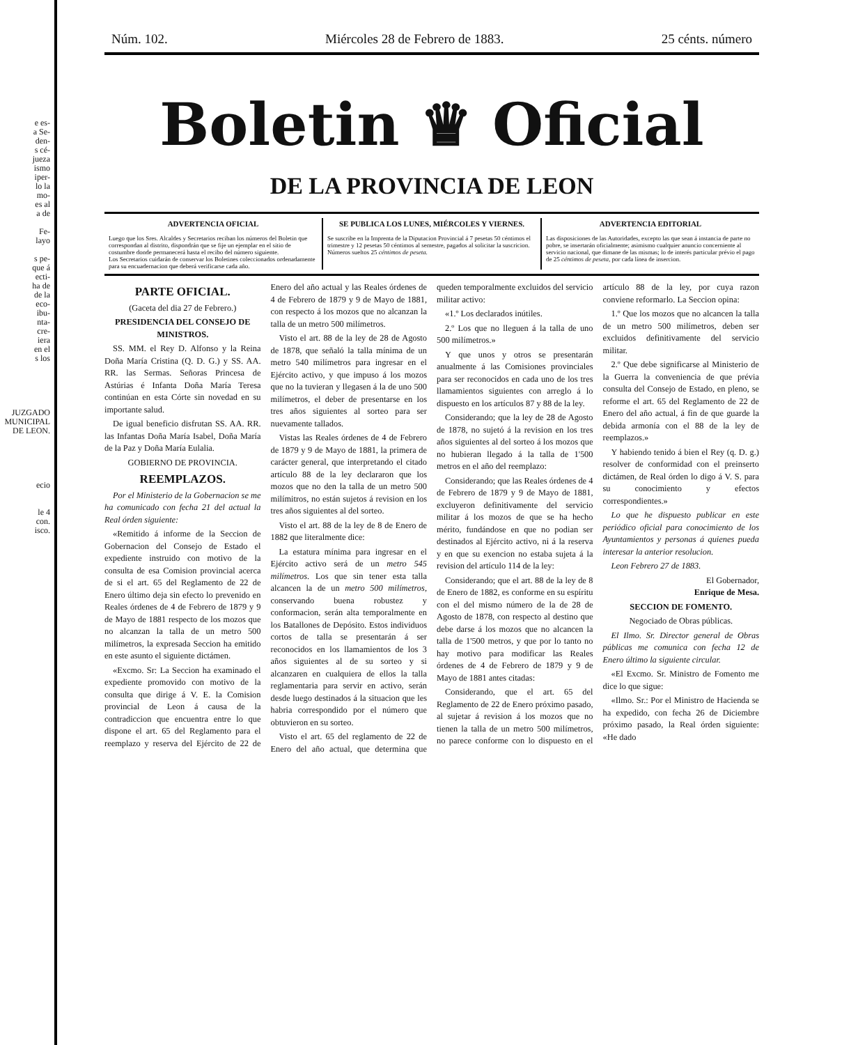e es-
a Se-
den-
s cé-
jueza
ismo
iper-
lo la
mo-
es al
a de
Fe-
layo
s pe-
que á
ecti-
ha de
de la
eco-
ibu-
nta-
cre-
iera
en el
s los
JUZGADO MUNICIPAL DE LEON.
ecio
le 4
con.
isco.
Núm. 102. Miércoles 28 de Febrero de 1883. 25 cénts. número
Boletin ♛ Oficial
DE LA PROVINCIA DE LEON
ADVERTENCIA OFICIAL
Luego que los Sres. Alcaldes y Secretarios reciban los números del Boletin que correspondan al distrito, dispondrán que se fije un ejemplar en el sitio de costumbre donde permanecerá hasta el recibo del número siguiente.
Los Secretarios cuidarán de conservar los Boletines coleccionados ordenadamente para su encuadernacion que deberá verificarse cada año.
SE PUBLICA LOS LUNES, MIÉRCOLES Y VIERNES.
Se suscribe en la Imprenta de la Diputacion Provincial á 7 pesetas 50 céntimos el trimestre y 12 pesetas 50 céntimos al semestre, pagados al solicitar la suscricion.
Números sueltos 25 céntimos de peseta.
ADVERTENCIA EDITORIAL
Las disposiciones de las Autoridades, excepto las que sean á instancia de parte no pobre, se insertarán oficialmente; asimismo cualquier anuncio concerniente al servicio nacional, que dimane de las mismas; lo de interés particular prévio el pago de 25 céntimos de peseta, por cada línea de insercion.
PARTE OFICIAL.
(Gaceta del dia 27 de Febrero.)
PRESIDENCIA DEL CONSEJO DE MINISTROS.
SS. MM. el Rey D. Alfonso y la Reina Doña María Cristina (Q. D. G.) y SS. AA. RR. las Sermas. Señoras Princesa de Astúrias é Infanta Doña María Teresa continúan en esta Córte sin novedad en su importante salud.
De igual beneficio disfrutan SS. AA. RR. las Infantas Doña María Isabel, Doña María de la Paz y Doña María Eulalia.
GOBIERNO DE PROVINCIA.
REEMPLAZOS.
Por el Ministerio de la Gobernacion se me ha comunicado con fecha 21 del actual la Real órden siguiente:
«Remitido á informe de la Seccion de Gobernacion del Consejo de Estado el expediente instruido con motivo de la consulta de esa Comision provincial acerca de si el art. 65 del Reglamento de 22 de Enero último deja sin efecto lo prevenido en Reales órdenes de 4 de Febrero de 1879 y 9 de Mayo de 1881 respecto de los mozos que no alcanzan la talla de un metro 500 milímetros, la expresada Seccion ha emitido en este asunto el siguiente dictámen.
«Excmo. Sr: La Seccion ha examinado el expediente promovido con motivo de la consulta que dirige á V. E. la Comision provincial de Leon á causa de la contradiccion que encuentra entre lo que dispone el art. 65 del Reglamento para el reemplazo y reserva del Ejército de 22 de Enero del año actual y las Reales órdenes de 4 de Febrero de 1879 y 9 de Mayo de 1881, con respecto á los mozos que no alcanzan la talla de un metro 500 milímetros.
Visto el art. 88 de la ley de 28 de Agosto de 1878, que señaló la talla mínima de un metro 540 milímetros para ingresar en el Ejército activo, y que impuso á los mozos que no la tuvieran y llegasen á la de uno 500 milímetros, el deber de presentarse en los tres años siguientes al sorteo para ser nuevamente tallados.
Vistas las Reales órdenes de 4 de Febrero de 1879 y 9 de Mayo de 1881, la primera de carácter general, que interpretando el citado artículo 88 de la ley declararon que los mozos que no den la talla de un metro 500 milímitros, no están sujetos á revision en los tres años siguientes al del sorteo.
Visto el art. 88 de la ley de 8 de Enero de 1882 que literalmente dice:
La estatura mínima para ingresar en el Ejército activo será de un metro 545 milímetros. Los que sin tener esta talla alcancen la de un metro 500 milímetros, conservando buena robustez y conformacion, serán alta temporalmente en los Batallones de Depósito. Estos individuos cortos de talla se presentarán á ser reconocidos en los llamamientos de los 3 años siguientes al de su sorteo y si alcanzaren en cualquiera de ellos la talla reglamentaria para servir en activo, serán desde luego destinados á la situacion que les habria correspondido por el número que obtuvieron en su sorteo.
Visto el art. 65 del reglamento de 22 de Enero del año actual, que determina que queden temporalmente excluidos del servicio militar activo:
«1.º Los declarados inútiles.
2.º Los que no lleguen á la talla de uno 500 milímetros.»
Y que unos y otros se presentarán anualmente á las Comisiones provinciales para ser reconocidos en cada uno de los tres llamamientos siguientes con arreglo á lo dispuesto en los artículos 87 y 88 de la ley.
Considerando; que la ley de 28 de Agosto de 1878, no sujetó á la revision en los tres años siguientes al del sorteo á los mozos que no hubieran llegado á la talla de 1'500 metros en el año del reemplazo:
Considerando; que las Reales órdenes de 4 de Febrero de 1879 y 9 de Mayo de 1881, excluyeron definitivamente del servicio militar á los mozos de que se ha hecho mérito, fundándose en que no podian ser destinados al Ejército activo, ni á la reserva y en que su exencion no estaba sujeta á la revision del artículo 114 de la ley:
Considerando; que el art. 88 de la ley de 8 de Enero de 1882, es conforme en su espíritu con el del mismo número de la de 28 de Agosto de 1878, con respecto al destino que debe darse á los mozos que no alcancen la talla de 1'500 metros, y que por lo tanto no hay motivo para modificar las Reales órdenes de 4 de Febrero de 1879 y 9 de Mayo de 1881 antes citadas:
Considerando, que el art. 65 del Reglamento de 22 de Enero próximo pasado, al sujetar á revision á los mozos que no tienen la talla de un metro 500 milímetros, no parece conforme con lo dispuesto en el artículo 88 de la ley, por cuya razon conviene reformarlo. La Seccion opina:
1.º Que los mozos que no alcancen la talla de un metro 500 milímetros, deben ser excluidos definitivamente del servicio militar.
2.º Que debe significarse al Ministerio de la Guerra la conveniencia de que prévia consulta del Consejo de Estado, en pleno, se reforme el art. 65 del Reglamento de 22 de Enero del año actual, á fin de que guarde la debida armonía con el 88 de la ley de reemplazos.»
Y habiendo tenido á bien el Rey (q. D. g.) resolver de conformidad con el preinserto dictámen, de Real órden lo digo á V. S. para su conocimiento y efectos correspondientes.»
Lo que he dispuesto publicar en este periódico oficial para conocimiento de los Ayuntamientos y personas á quienes pueda interesar la anterior resolucion.
Leon Febrero 27 de 1883.
El Gobernador,
Enrique de Mesa.
SECCION DE FOMENTO.
Negociado de Obras públicas.
El Ilmo. Sr. Director general de Obras públicas me comunica con fecha 12 de Enero último la siguiente circular.
«El Excmo. Sr. Ministro de Fomento me dice lo que sigue:
«Ilmo. Sr.: Por el Ministro de Hacienda se ha expedido, con fecha 26 de Diciembre próximo pasado, la Real órden siguiente: «He dado